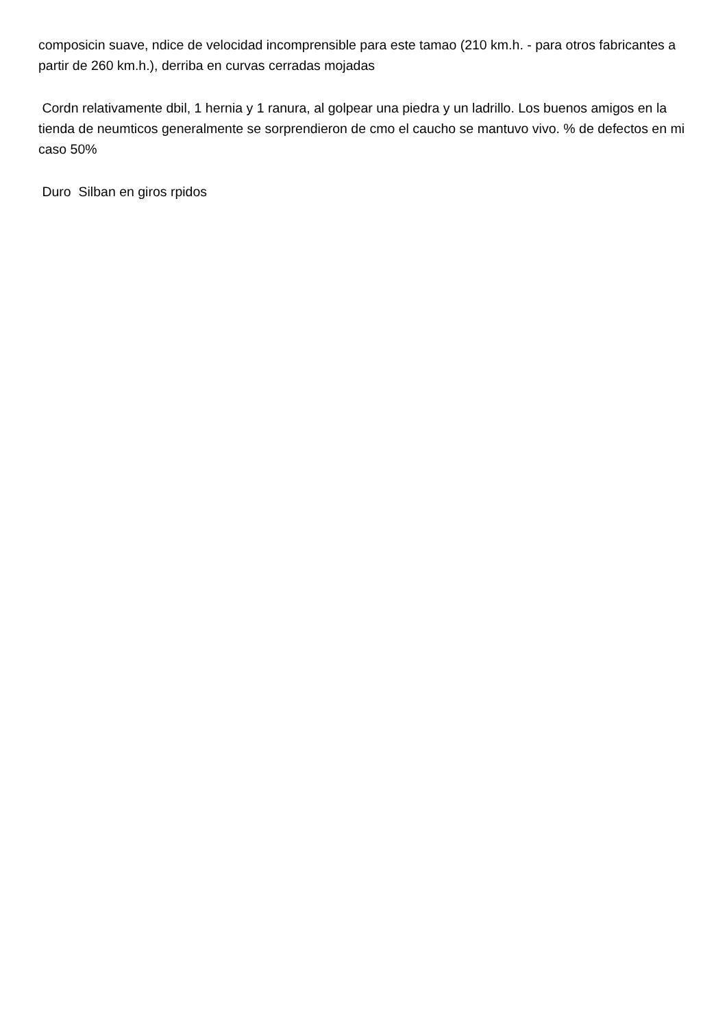composicin suave, ndice de velocidad incomprensible para este tamao (210 km.h. - para otros fabricantes a partir de 260 km.h.), derriba en curvas cerradas mojadas
Cordn relativamente dbil, 1 hernia y 1 ranura, al golpear una piedra y un ladrillo. Los buenos amigos en la tienda de neumticos generalmente se sorprendieron de cmo el caucho se mantuvo vivo. % de defectos en mi caso 50%
Duro Silban en giros rpidos